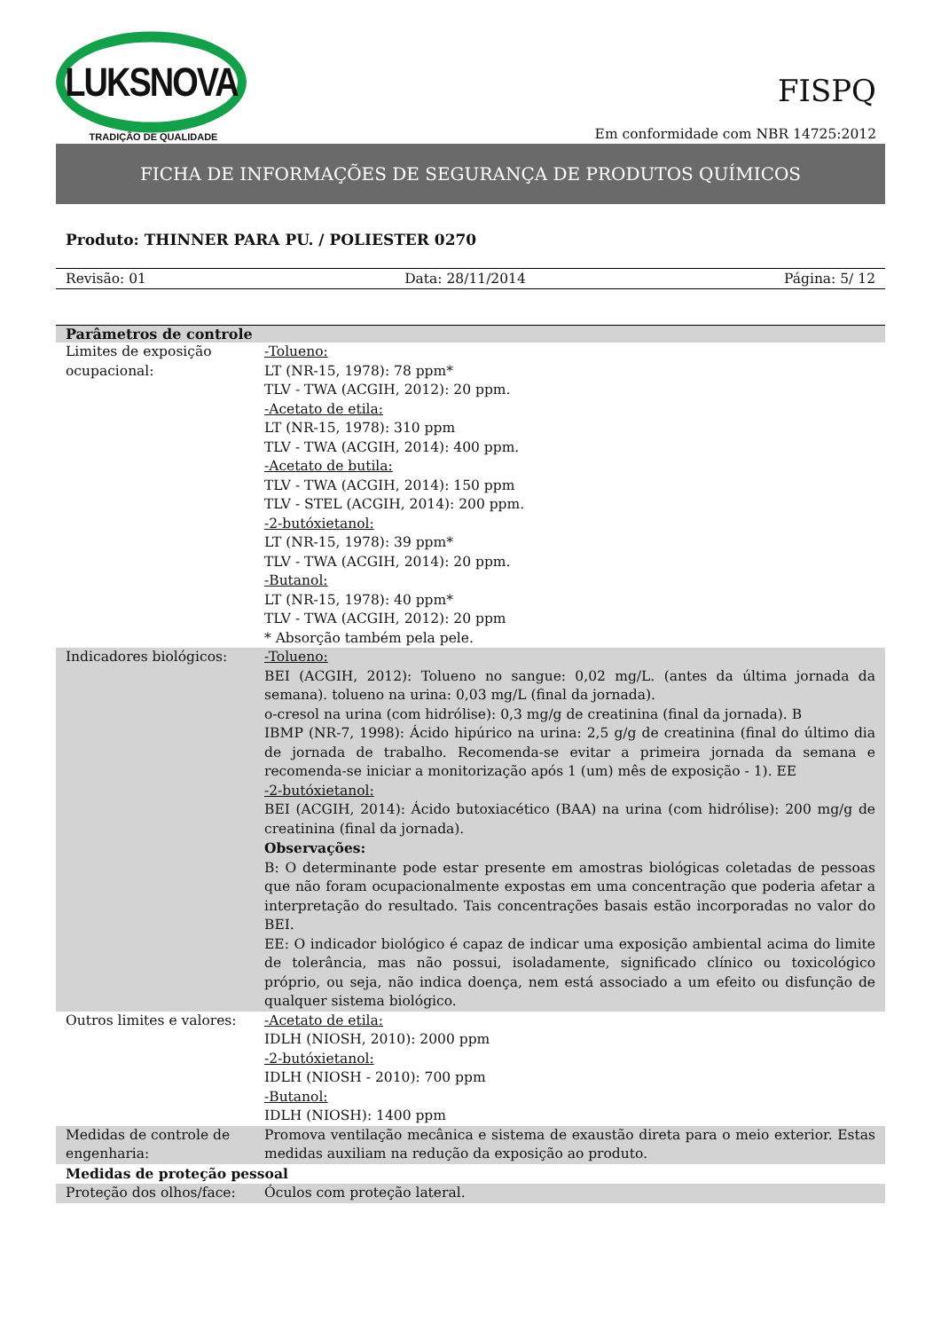LUKSNOVA
TRADIÇÃO DE QUALIDADE
FISPQ
Em conformidade com NBR 14725:2012
FICHA DE INFORMAÇÕES DE SEGURANÇA DE PRODUTOS QUÍMICOS
Produto: THINNER PARA PU. / POLIESTER 0270
Revisão: 01 Data: 28/11/2014 Página: 5/ 12
| Parâmetros de controle | |
| --- | --- |
| Limites de exposição ocupacional: | -Tolueno: LT (NR-15, 1978): 78 ppm* TLV - TWA (ACGIH, 2012): 20 ppm. -Acetato de etila: LT (NR-15, 1978): 310 ppm TLV - TWA (ACGIH, 2014): 400 ppm. -Acetato de butila: TLV - TWA (ACGIH, 2014): 150 ppm TLV - STEL (ACGIH, 2014): 200 ppm. -2-butóxietanol: LT (NR-15, 1978): 39 ppm* TLV - TWA (ACGIH, 2014): 20 ppm. -Butanol: LT (NR-15, 1978): 40 ppm* TLV - TWA (ACGIH, 2012): 20 ppm * Absorção também pela pele. |
| Indicadores biológicos: | -Tolueno: BEI (ACGIH, 2012): Tolueno no sangue: 0,02 mg/L. (antes da última jornada da semana). tolueno na urina: 0,03 mg/L (final da jornada). o-cresol na urina (com hidrólise): 0,3 mg/g de creatinina (final da jornada). B IBMP (NR-7, 1998): Ácido hipúrico na urina: 2,5 g/g de creatinina (final do último dia de jornada de trabalho. Recomenda-se evitar a primeira jornada da semana e recomenda-se iniciar a monitorização após 1 (um) mês de exposição - 1). EE -2-butóxietanol: BEI (ACGIH, 2014): Ácido butoxiacético (BAA) na urina (com hidrólise): 200 mg/g de creatinina (final da jornada). Observações: B: O determinante pode estar presente em amostras biológicas coletadas de pessoas que não foram ocupacionalmente expostas em uma concentração que poderia afetar a interpretação do resultado. Tais concentrações basais estão incorporadas no valor do BEI. EE: O indicador biológico é capaz de indicar uma exposição ambiental acima do limite de tolerância, mas não possui, isoladamente, significado clínico ou toxicológico próprio, ou seja, não indica doença, nem está associado a um efeito ou disfunção de qualquer sistema biológico. |
| Outros limites e valores: | -Acetato de etila: IDLH (NIOSH, 2010): 2000 ppm -2-butóxietanol: IDLH (NIOSH - 2010): 700 ppm -Butanol: IDLH (NIOSH): 1400 ppm |
| Medidas de controle de engenharia: | Promova ventilação mecânica e sistema de exaustão direta para o meio exterior. Estas medidas auxiliam na redução da exposição ao produto. |
| Medidas de proteção pessoal | |
| Proteção dos olhos/face: | Óculos com proteção lateral. |